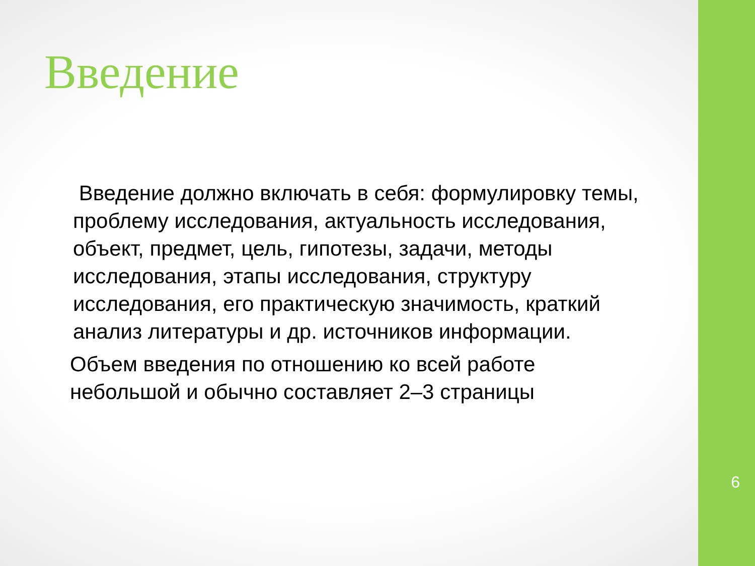Введение
Введение должно включать в себя: формулировку темы, проблему исследования, актуальность исследования, объект, предмет, цель, гипотезы, задачи, методы исследования, этапы исследования, структуру исследования, его практическую значимость, краткий анализ литературы и др. источников информации.
Объем введения по отношению ко всей работе небольшой и обычно составляет 2–3 страницы
6